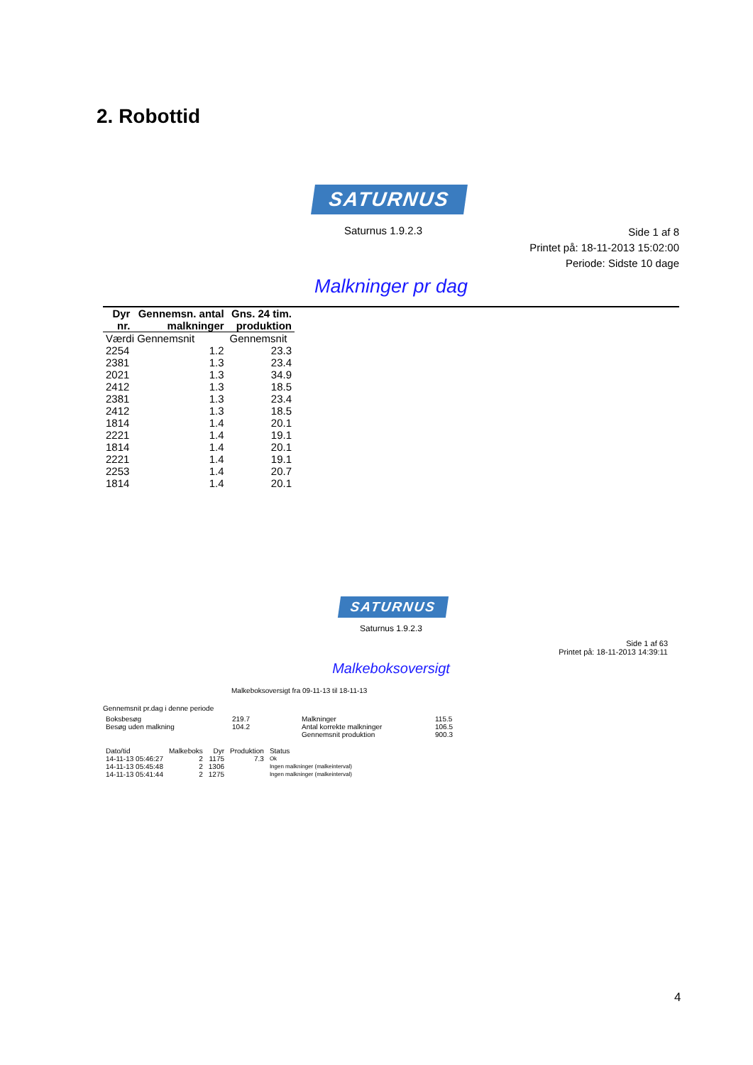2. Robottid
SATURNUS
Saturnus 1.9.2.3
Side 1 af 8
Printet på: 18-11-2013 15:02:00
Periode: Sidste 10 dage
Malkninger pr dag
| Dyr nr. | Gennemsn. antal malkninger | Gns. 24 tim. produktion |
| --- | --- | --- |
| Værdi Gennemsnit | | Gennemsnit |
| 2254 | 1.2 | 23.3 |
| 2381 | 1.3 | 23.4 |
| 2021 | 1.3 | 34.9 |
| 2412 | 1.3 | 18.5 |
| 2381 | 1.3 | 23.4 |
| 2412 | 1.3 | 18.5 |
| 1814 | 1.4 | 20.1 |
| 2221 | 1.4 | 19.1 |
| 1814 | 1.4 | 20.1 |
| 2221 | 1.4 | 19.1 |
| 2253 | 1.4 | 20.7 |
| 1814 | 1.4 | 20.1 |
SATURNUS
Saturnus 1.9.2.3
Side 1 af 63
Printet på: 18-11-2013 14:39:11
Malkeboksoversigt
Malkeboksoversigt fra 09-11-13 til 18-11-13
Gennemsnit pr.dag i denne periode
| Boksbesøg | 219.7 | Malkninger | 115.5 |
| Besøg uden malkning | 104.2 | Antal korrekte malkninger | 106.5 |
| | | Gennemsnit produktion | 900.3 |
| Dato/tid | Malkeboks | Dyr | Produktion | Status |
| 14-11-13 05:46:27 | 2 | 1175 | 7.3 | Ok |
| 14-11-13 05:45:48 | 2 | 1306 | | Ingen malkninger (malkeinterval) |
| 14-11-13 05:41:44 | 2 | 1275 | | Ingen malkninger (malkeinterval) |
4